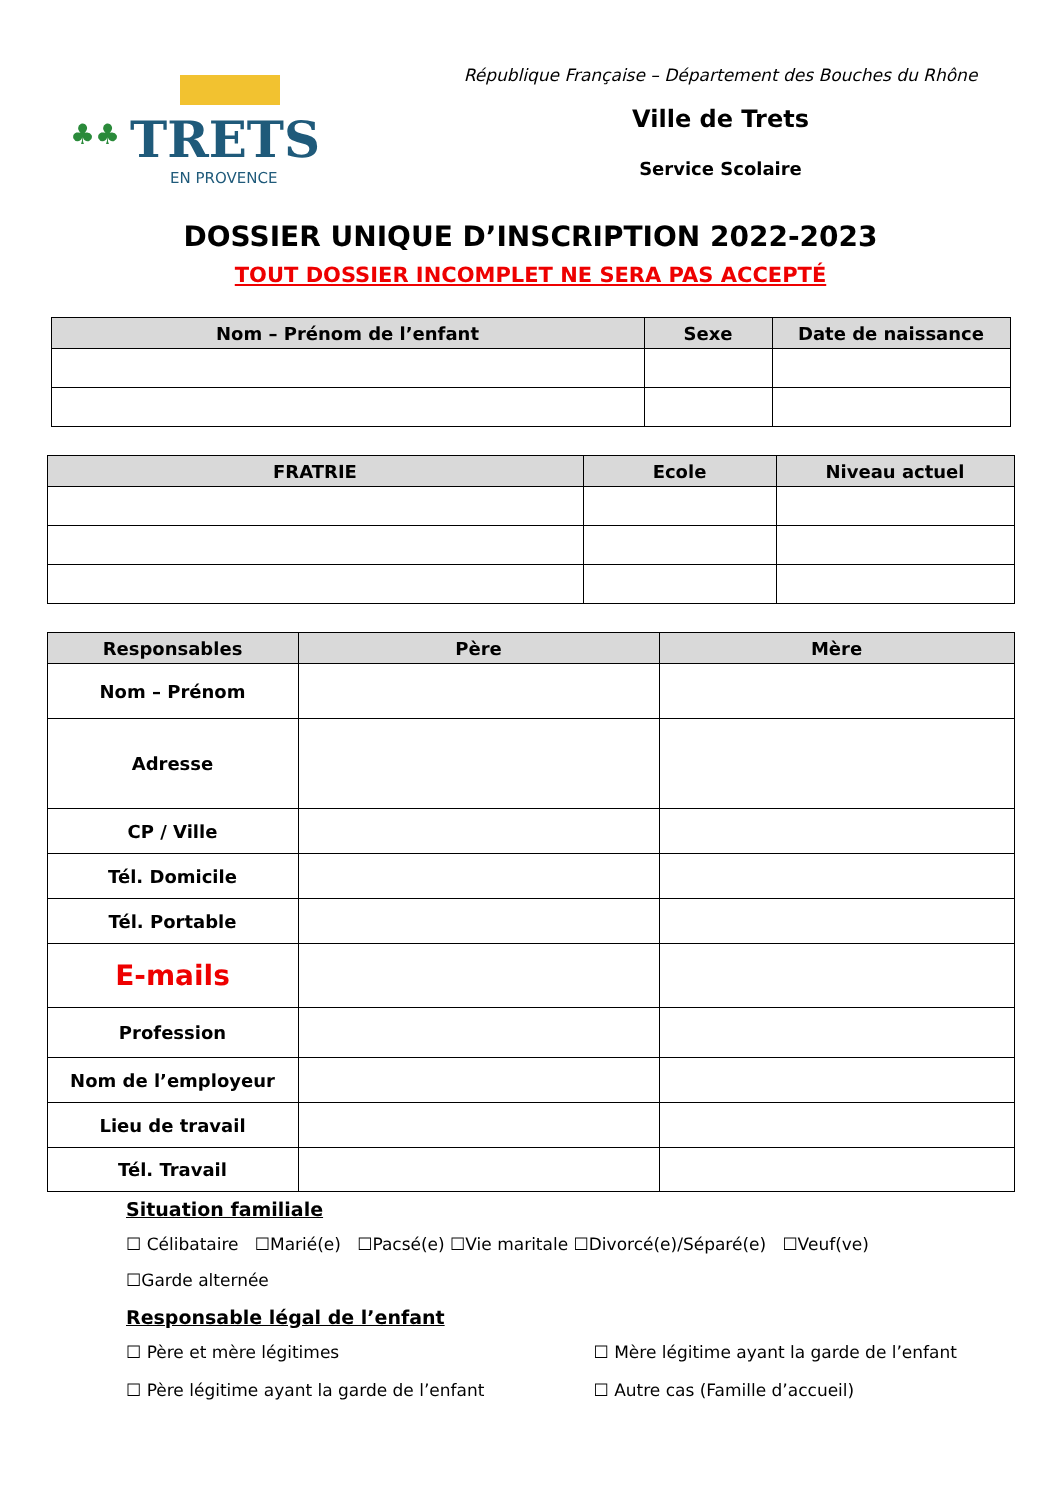♣♣
TRETS
EN PROVENCE
République Française – Département des Bouches du Rhône
Ville de Trets
Service Scolaire
DOSSIER UNIQUE D’INSCRIPTION 2022-2023
TOUT DOSSIER INCOMPLET NE SERA PAS ACCEPTÉ
| Nom – Prénom de l’enfant | Sexe | Date de naissance |
| --- | --- | --- |
| FRATRIE | Ecole | Niveau actuel |
| --- | --- | --- |
| Responsables | Père | Mère |
| --- | --- | --- |
| Nom – Prénom | | |
| Adresse | | |
| CP / Ville | | |
| Tél. Domicile | | |
| Tél. Portable | | |
| E-mails | | |
| Profession | | |
| Nom de l’employeur | | |
| Lieu de travail | | |
| Tél. Travail | | |
Situation familiale
☐ Célibataire ☐Marié(e) ☐Pacsé(e) ☐Vie maritale ☐Divorcé(e)/Séparé(e) ☐Veuf(ve)
☐Garde alternée
Responsable légal de l’enfant
☐ Père et mère légitimes ☐ Mère légitime ayant la garde de l’enfant
☐ Père légitime ayant la garde de l’enfant ☐ Autre cas (Famille d’accueil)